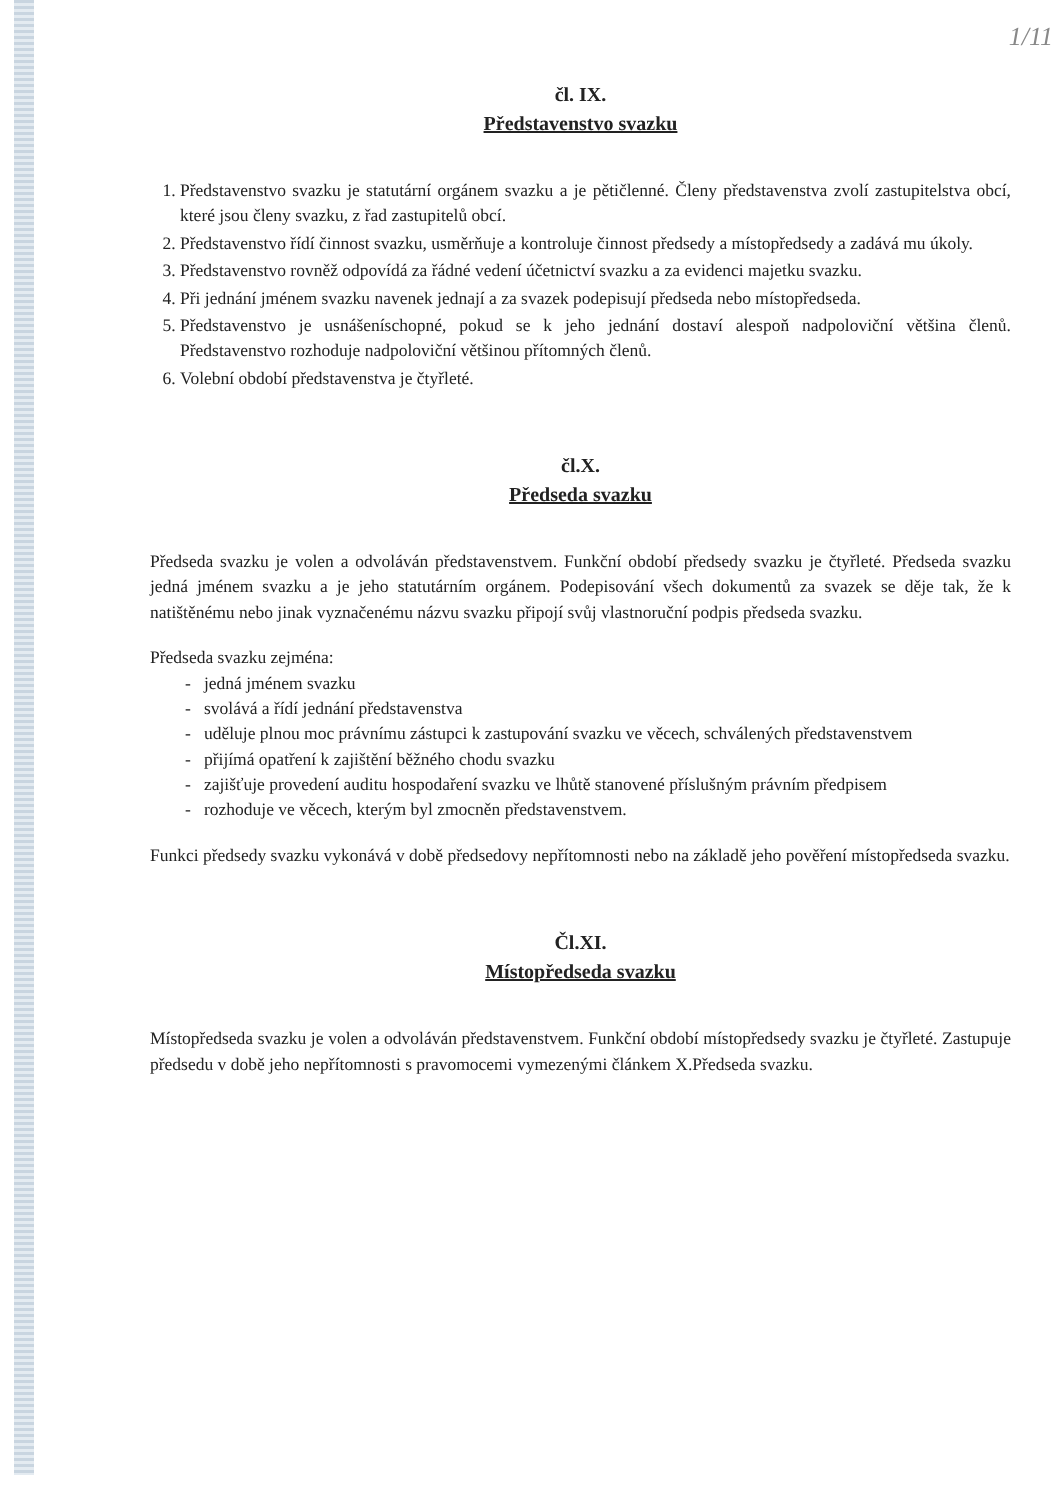1/11
čl. IX.
Představenstvo svazku
1. Představenstvo svazku je statutární orgánem svazku a je pětičlenné. Členy představenstva zvolí zastupitelstva obcí, které jsou členy svazku, z řad zastupitelů obcí.
2. Představenstvo řídí činnost svazku, usměrňuje a kontroluje činnost předsedy a místopředsedy a zadává mu úkoly.
3. Představenstvo rovněž odpovídá za řádné vedení účetnictví svazku a za evidenci majetku svazku.
4. Při jednání jménem svazku navenek jednají a za svazek podepisují předseda nebo místopředseda.
5. Představenstvo je usnášeníschopné, pokud se k jeho jednání dostaví alespoň nadpoloviční většina členů. Představenstvo rozhoduje nadpoloviční většinou přítomných členů.
6. Volební období představenstva je čtyřleté.
čl.X.
Předseda svazku
Předseda svazku je volen a odvoláván představenstvem. Funkční období předsedy svazku je čtyřleté. Předseda svazku jedná jménem svazku a je jeho statutárním orgánem. Podepisování všech dokumentů za svazek se děje tak, že k natištěnému nebo jinak vyznačenému názvu svazku připojí svůj vlastnoruční podpis předseda svazku.
Předseda svazku zejména:
- jedná jménem svazku
- svolává a řídí jednání představenstva
- uděluje plnou moc právnímu zástupci k zastupování svazku ve věcech, schválených představenstvem
- přijímá opatření k zajištění běžného chodu svazku
- zajišťuje provedení auditu hospodaření svazku ve lhůtě stanovené příslušným právním předpisem
- rozhoduje ve věcech, kterým byl zmocněn představenstvem.
Funkci předsedy svazku vykonává v době předsedovy nepřítomnosti nebo na základě jeho pověření místopředseda svazku.
Čl.XI.
Místopředseda svazku
Místopředseda svazku je volen a odvoláván představenstvem. Funkční období místopředsedy svazku je čtyřleté. Zastupuje předsedu v době jeho nepřítomnosti s pravomocemi vymezenými článkem X.Předseda svazku.